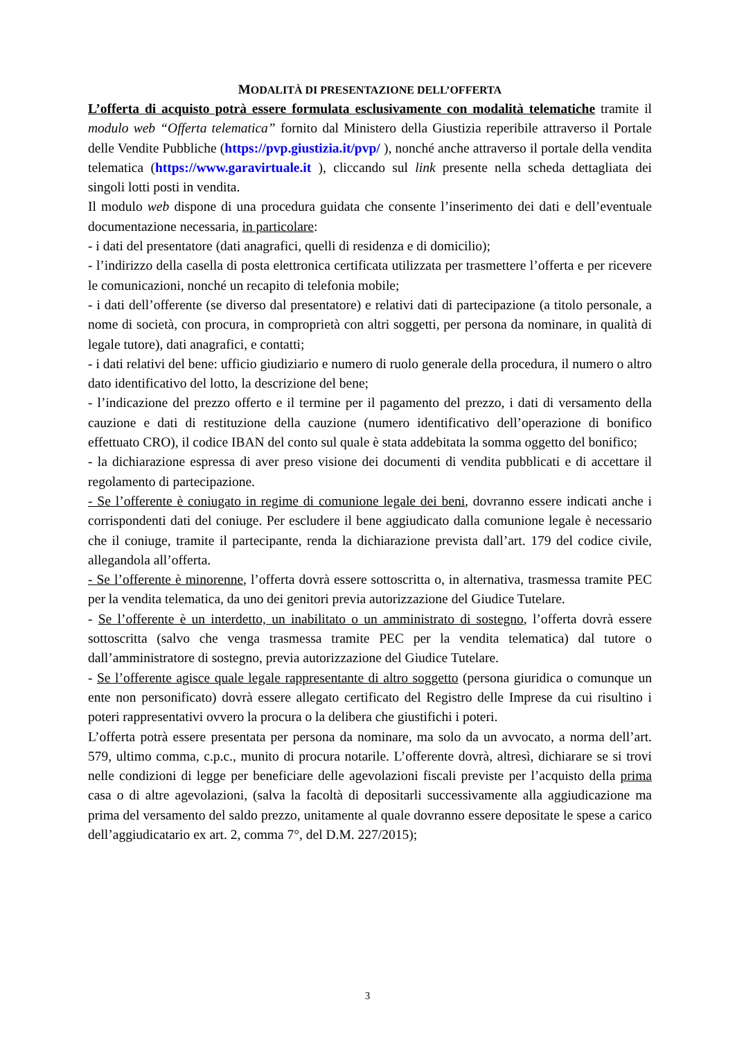MODALITÀ DI PRESENTAZIONE DELL’OFFERTA
L’offerta di acquisto potrà essere formulata esclusivamente con modalità telematiche tramite il modulo web “Offerta telematica” fornito dal Ministero della Giustizia reperibile attraverso il Portale delle Vendite Pubbliche (https://pvp.giustizia.it/pvp/ ), nonché anche attraverso il portale della vendita telematica (https://www.garavirtuale.it ), cliccando sul link presente nella scheda dettagliata dei singoli lotti posti in vendita.
Il modulo web dispone di una procedura guidata che consente l’inserimento dei dati e dell’eventuale documentazione necessaria, in particolare:
- i dati del presentatore (dati anagrafici, quelli di residenza e di domicilio);
- l’indirizzo della casella di posta elettronica certificata utilizzata per trasmettere l’offerta e per ricevere le comunicazioni, nonché un recapito di telefonia mobile;
- i dati dell’offerente (se diverso dal presentatore) e relativi dati di partecipazione (a titolo personale, a nome di società, con procura, in comproprietà con altri soggetti, per persona da nominare, in qualità di legale tutore), dati anagrafici, e contatti;
- i dati relativi del bene: ufficio giudiziario e numero di ruolo generale della procedura, il numero o altro dato identificativo del lotto, la descrizione del bene;
- l’indicazione del prezzo offerto e il termine per il pagamento del prezzo, i dati di versamento della cauzione e dati di restituzione della cauzione (numero identificativo dell’operazione di bonifico effettuato CRO), il codice IBAN del conto sul quale è stata addebitata la somma oggetto del bonifico;
- la dichiarazione espressa di aver preso visione dei documenti di vendita pubblicati e di accettare il regolamento di partecipazione.
- Se l’offerente è coniugato in regime di comunione legale dei beni, dovranno essere indicati anche i corrispondenti dati del coniuge. Per escludere il bene aggiudicato dalla comunione legale è necessario che il coniuge, tramite il partecipante, renda la dichiarazione prevista dall’art. 179 del codice civile, allegandola all’offerta.
- Se l’offerente è minorenne, l’offerta dovrà essere sottoscritta o, in alternativa, trasmessa tramite PEC per la vendita telematica, da uno dei genitori previa autorizzazione del Giudice Tutelare.
- Se l’offerente è un interdetto, un inabilitato o un amministrato di sostegno, l’offerta dovrà essere sottoscritta (salvo che venga trasmessa tramite PEC per la vendita telematica) dal tutore o dall’amministratore di sostegno, previa autorizzazione del Giudice Tutelare.
- Se l’offerente agisce quale legale rappresentante di altro soggetto (persona giuridica o comunque un ente non personificato) dovrà essere allegato certificato del Registro delle Imprese da cui risultino i poteri rappresentativi ovvero la procura o la delibera che giustifichi i poteri.
L’offerta potrà essere presentata per persona da nominare, ma solo da un avvocato, a norma dell’art. 579, ultimo comma, c.p.c., munito di procura notarile. L’offerente dovrà, altresì, dichiarare se si trovi nelle condizioni di legge per beneficiare delle agevolazioni fiscali previste per l’acquisto della prima casa o di altre agevolazioni, (salva la facoltà di depositarli successivamente alla aggiudicazione ma prima del versamento del saldo prezzo, unitamente al quale dovranno essere depositate le spese a carico dell’aggiudicatario ex art. 2, comma 7°, del D.M. 227/2015);
3